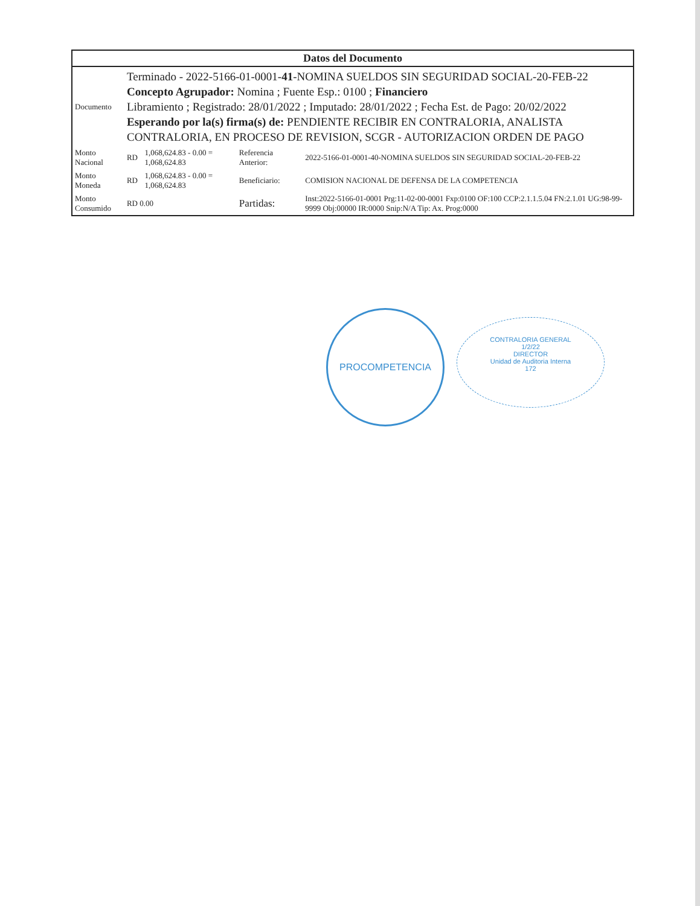| Datos del Documento | | | | |
| --- | --- | --- | --- | --- |
| Documento | Terminado - 2022-5166-01-0001- 41 -NOMINA SUELDOS SIN SEGURIDAD SOCIAL-20-FEB-22 Concepto Agrupador: Nomina ; Fuente Esp.: 0100 ; Financiero Libramiento ; Registrado: 28/01/2022 ; Imputado: 28/01/2022 ; Fecha Est. de Pago: 20/02/2022 Esperando por la(s) firma(s) de: PENDIENTE RECIBIR EN CONTRALORIA, ANALISTA CONTRALORIA, EN PROCESO DE REVISION, SCGR - AUTORIZACION ORDEN DE PAGO | | | |
| Monto Nacional | RD | 1,068,624.83 - 0.00 = 1,068,624.83 | Referencia Anterior: | 2022-5166-01-0001-40-NOMINA SUELDOS SIN SEGURIDAD SOCIAL-20-FEB-22 |
| Monto Moneda | RD | 1,068,624.83 - 0.00 = 1,068,624.83 | Beneficiario: | COMISION NACIONAL DE DEFENSA DE LA COMPETENCIA |
| Monto Consumido | RD 0.00 | | Partidas: | Inst:2022-5166-01-0001 Prg:11-02-00-0001 Fxp:0100 OF:100 CCP:2.1.1.5.04 FN:2.1.01 UG:98-99-9999 Obj:00000 IR:0000 Snip:N/A Tip: Ax. Prog:0000 |
PROCOMPETENCIA
CONTRALORIA GENERAL
1/2/22
DIRECTOR
Unidad de Auditoria Interna
172